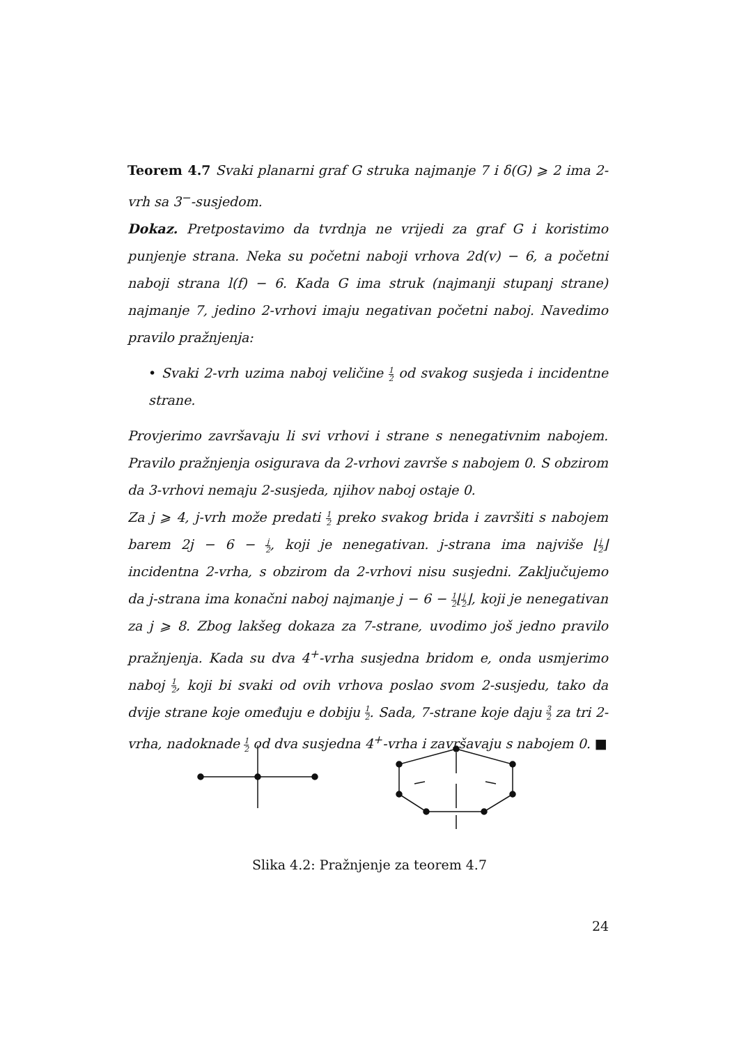Teorem 4.7 Svaki planarni graf G struka najmanje 7 i δ(G) ⩾ 2 ima 2-vrh sa 3<sup>−</sup>-susjedom.
Dokaz. Pretpostavimo da tvrdnja ne vrijedi za graf G i koristimo punjenje strana. Neka su početni naboji vrhova 2d(v) − 6, a početni naboji strana l(f) − 6. Kada G ima struk (najmanji stupanj strane) najmanje 7, jedino 2-vrhovi imaju negativan početni naboj. Navedimo pravilo pražnjenja:
• Svaki 2-vrh uzima naboj veličine 1 2 od svakog susjeda i incidentne strane.
Provjerimo završavaju li svi vrhovi i strane s nenegativnim nabojem. Pravilo pražnjenja osigurava da 2-vrhovi završe s nabojem 0. S obzirom da 3-vrhovi nemaju 2-susjeda, njihov naboj ostaje 0.
Za j ⩾ 4, j-vrh može predati 1 2 preko svakog brida i završiti s nabojem barem 2j − 6 − j 2, koji je nenegativan. j-strana ima najviše ⌊j 2⌋ incidentna 2-vrha, s obzirom da 2-vrhovi nisu susjedni. Zaključujemo da j-strana ima konačni naboj najmanje j − 6 − 1 2⌊j 2⌋, koji je nenegativan za j ⩾ 8. Zbog lakšeg dokaza za 7-strane, uvodimo još jedno pravilo pražnjenja. Kada su dva 4<sup>+</sup>-vrha susjedna bridom e, onda usmjerimo naboj 1 2, koji bi svaki od ovih vrhova poslao svom 2-susjedu, tako da dvije strane koje omeđuju e dobiju 1 2. Sada, 7-strane koje daju 3 2 za tri 2-vrha, nadoknade 1 2 od dva susjedna 4<sup>+</sup>-vrha i završavaju s nabojem 0. ■
Slika 4.2: Pražnjenje za teorem 4.7
24